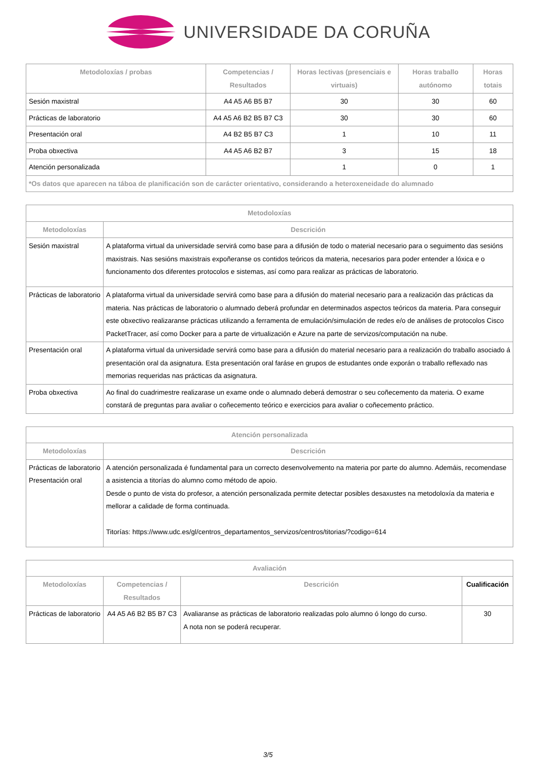UNIVERSIDADE DA CORUÑA
| Metodoloxías / probas | Competencias / Resultados | Horas lectivas (presenciais e virtuais) | Horas traballo autónomo | Horas totais |
| --- | --- | --- | --- | --- |
| Sesión maxistral | A4 A5 A6 B5 B7 | 30 | 30 | 60 |
| Prácticas de laboratorio | A4 A5 A6 B2 B5 B7 C3 | 30 | 30 | 60 |
| Presentación oral | A4 B2 B5 B7 C3 | 1 | 10 | 11 |
| Proba obxectiva | A4 A5 A6 B2 B7 | 3 | 15 | 18 |
| Atención personalizada | | 1 | 0 | 1 |
| *Os datos que aparecen na táboa de planificación son de carácter orientativo, considerando a heteroxeneidade do alumnado | | | | |
| Metodoloxías | |
| --- | --- |
| Metodoloxías | Descrición |
| Sesión maxistral | A plataforma virtual da universidade servirá como base para a difusión de todo o material necesario para o seguimento das sesións maxistrais. Nas sesións maxistrais expoñeranse os contidos teóricos da materia, necesarios para poder entender a lóxica e o funcionamento dos diferentes protocolos e sistemas, así como para realizar as prácticas de laboratorio. |
| Prácticas de laboratorio | A plataforma virtual da universidade servirá como base para a difusión do material necesario para a realización das prácticas da materia. Nas prácticas de laboratorio o alumnado deberá profundar en determinados aspectos teóricos da materia. Para conseguir este obxectivo realizaranse prácticas utilizando a ferramenta de emulación/simulación de redes e/o de análises de protocolos Cisco PacketTracer, así como Docker para a parte de virtualización e Azure na parte de servizos/computación na nube. |
| Presentación oral | A plataforma virtual da universidade servirá como base para a difusión do material necesario para a realización do traballo asociado á presentación oral da asignatura. Esta presentación oral faráse en grupos de estudantes onde exporán o traballo reflexado nas memorias requeridas nas prácticas da asignatura. |
| Proba obxectiva | Ao final do cuadrimestre realizarase un exame onde o alumnado deberá demostrar o seu coñecemento da materia. O exame constará de preguntas para avaliar o coñecemento teórico e exercicios para avaliar o coñecemento práctico. |
| Atención personalizada | |
| --- | --- |
| Metodoloxías | Descrición |
| Prácticas de laboratorio Presentación oral | A atención personalizada é fundamental para un correcto desenvolvemento na materia por parte do alumno. Ademáis, recomendase a asistencia a titorías do alumno como método de apoio. Desde o punto de vista do profesor, a atención personalizada permite detectar posibles desaxustes na metodoloxía da materia e mellorar a calidade de forma continuada. Titorías: https://www.udc.es/gl/centros_departamentos_servizos/centros/titorias/?codigo=614 |
| Avaliación | | | |
| --- | --- | --- | --- |
| Metodoloxías | Competencias / Resultados | Descrición | Cualificación |
| Prácticas de laboratorio | A4 A5 A6 B2 B5 B7 C3 | Avaliaranse as prácticas de laboratorio realizadas polo alumno ó longo do curso. A nota non se poderá recuperar. | 30 |
3/5